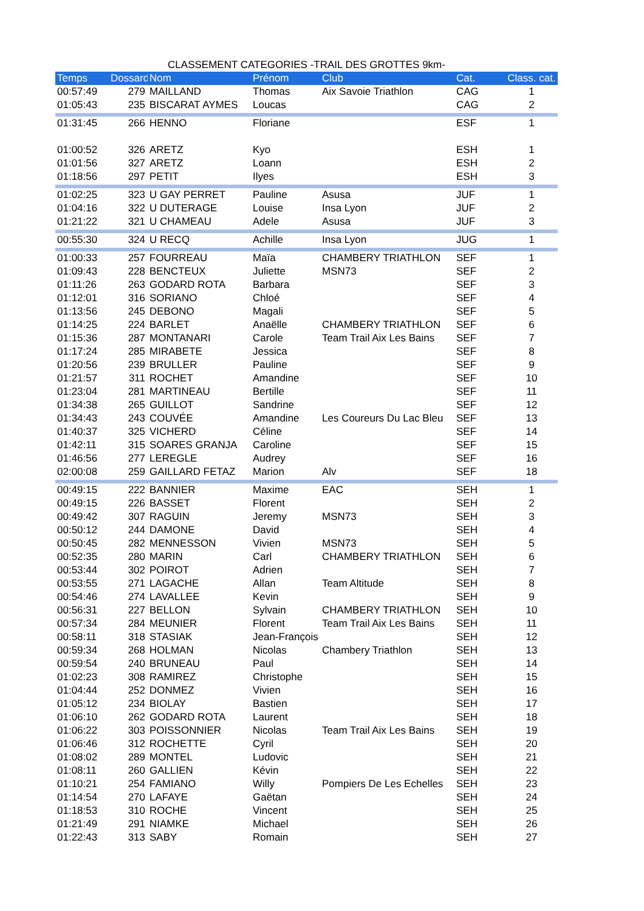CLASSEMENT CATEGORIES -TRAIL DES GROTTES 9km-
| Temps | Dossard | Nom | Prénom | Club | Cat. | Class. cat. |
| --- | --- | --- | --- | --- | --- | --- |
| 00:57:49 | 279 | MAILLAND | Thomas | Aix Savoie Triathlon | CAG | 1 |
| 01:05:43 | 235 | BISCARAT AYMES | Loucas | | CAG | 2 |
| 01:31:45 | 266 | HENNO | Floriane | | ESF | 1 |
| 01:00:52 | 326 | ARETZ | Kyo | | ESH | 1 |
| 01:01:56 | 327 | ARETZ | Loann | | ESH | 2 |
| 01:18:56 | 297 | PETIT | Ilyes | | ESH | 3 |
| 01:02:25 | 323 | U GAY PERRET | Pauline | Asusa | JUF | 1 |
| 01:04:16 | 322 | U DUTERAGE | Louise | Insa Lyon | JUF | 2 |
| 01:21:22 | 321 | U CHAMEAU | Adele | Asusa | JUF | 3 |
| 00:55:30 | 324 | U RECQ | Achille | Insa Lyon | JUG | 1 |
| 01:00:33 | 257 | FOURREAU | Maïa | CHAMBERY TRIATHLON | SEF | 1 |
| 01:09:43 | 228 | BENCTEUX | Juliette | MSN73 | SEF | 2 |
| 01:11:26 | 263 | GODARD ROTA | Barbara | | SEF | 3 |
| 01:12:01 | 316 | SORIANO | Chloé | | SEF | 4 |
| 01:13:56 | 245 | DEBONO | Magali | | SEF | 5 |
| 01:14:25 | 224 | BARLET | Anaëlle | CHAMBERY TRIATHLON | SEF | 6 |
| 01:15:36 | 287 | MONTANARI | Carole | Team Trail Aix Les Bains | SEF | 7 |
| 01:17:24 | 285 | MIRABETE | Jessica | | SEF | 8 |
| 01:20:56 | 239 | BRULLER | Pauline | | SEF | 9 |
| 01:21:57 | 311 | ROCHET | Amandine | | SEF | 10 |
| 01:23:04 | 281 | MARTINEAU | Bertille | | SEF | 11 |
| 01:34:38 | 265 | GUILLOT | Sandrine | | SEF | 12 |
| 01:34:43 | 243 | COUVÉE | Amandine | Les Coureurs Du Lac Bleu | SEF | 13 |
| 01:40:37 | 325 | VICHERD | Céline | | SEF | 14 |
| 01:42:11 | 315 | SOARES GRANJA | Caroline | | SEF | 15 |
| 01:46:56 | 277 | LEREGLE | Audrey | | SEF | 16 |
| 02:00:08 | 259 | GAILLARD FETAZ | Marion | Alv | SEF | 18 |
| 00:49:15 | 222 | BANNIER | Maxime | EAC | SEH | 1 |
| 00:49:15 | 226 | BASSET | Florent | | SEH | 2 |
| 00:49:42 | 307 | RAGUIN | Jeremy | MSN73 | SEH | 3 |
| 00:50:12 | 244 | DAMONE | David | | SEH | 4 |
| 00:50:45 | 282 | MENNESSON | Vivien | MSN73 | SEH | 5 |
| 00:52:35 | 280 | MARIN | Carl | CHAMBERY TRIATHLON | SEH | 6 |
| 00:53:44 | 302 | POIROT | Adrien | | SEH | 7 |
| 00:53:55 | 271 | LAGACHE | Allan | Team Altitude | SEH | 8 |
| 00:54:46 | 274 | LAVALLEE | Kevin | | SEH | 9 |
| 00:56:31 | 227 | BELLON | Sylvain | CHAMBERY TRIATHLON | SEH | 10 |
| 00:57:34 | 284 | MEUNIER | Florent | Team Trail Aix Les Bains | SEH | 11 |
| 00:58:11 | 318 | STASIAK | Jean-François | | SEH | 12 |
| 00:59:34 | 268 | HOLMAN | Nicolas | Chambery Triathlon | SEH | 13 |
| 00:59:54 | 240 | BRUNEAU | Paul | | SEH | 14 |
| 01:02:23 | 308 | RAMIREZ | Christophe | | SEH | 15 |
| 01:04:44 | 252 | DONMEZ | Vivien | | SEH | 16 |
| 01:05:12 | 234 | BIOLAY | Bastien | | SEH | 17 |
| 01:06:10 | 262 | GODARD ROTA | Laurent | | SEH | 18 |
| 01:06:22 | 303 | POISSONNIER | Nicolas | Team Trail Aix Les Bains | SEH | 19 |
| 01:06:46 | 312 | ROCHETTE | Cyril | | SEH | 20 |
| 01:08:02 | 289 | MONTEL | Ludovic | | SEH | 21 |
| 01:08:11 | 260 | GALLIEN | Kévin | | SEH | 22 |
| 01:10:21 | 254 | FAMIANO | Willy | Pompiers De Les Echelles | SEH | 23 |
| 01:14:54 | 270 | LAFAYE | Gaëtan | | SEH | 24 |
| 01:18:53 | 310 | ROCHE | Vincent | | SEH | 25 |
| 01:21:49 | 291 | NIAMKE | Michael | | SEH | 26 |
| 01:22:43 | 313 | SABY | Romain | | SEH | 27 |